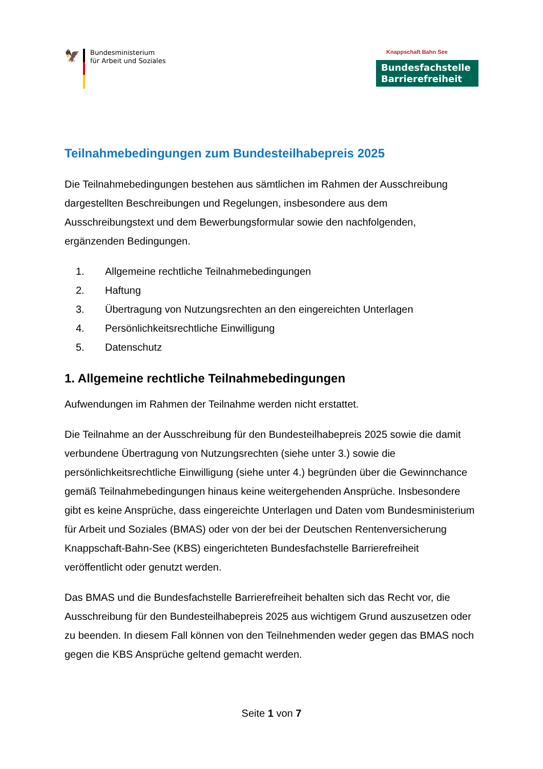🦅
Bundesministerium
für Arbeit und Soziales
Knappschaft Bahn See
Bundesfachstelle
Barrierefreiheit
Teilnahmebedingungen zum Bundesteilhabepreis 2025
Die Teilnahmebedingungen bestehen aus sämtlichen im Rahmen der Ausschreibung dargestellten Beschreibungen und Regelungen, insbesondere aus dem Ausschreibungstext und dem Bewerbungsformular sowie den nachfolgenden, ergänzenden Bedingungen.
1. Allgemeine rechtliche Teilnahmebedingungen
2. Haftung
3. Übertragung von Nutzungsrechten an den eingereichten Unterlagen
4. Persönlichkeitsrechtliche Einwilligung
5. Datenschutz
1. Allgemeine rechtliche Teilnahmebedingungen
Aufwendungen im Rahmen der Teilnahme werden nicht erstattet.
Die Teilnahme an der Ausschreibung für den Bundesteilhabepreis 2025 sowie die damit verbundene Übertragung von Nutzungsrechten (siehe unter 3.) sowie die persönlichkeitsrechtliche Einwilligung (siehe unter 4.) begründen über die Gewinnchance gemäß Teilnahmebedingungen hinaus keine weitergehenden Ansprüche. Insbesondere gibt es keine Ansprüche, dass eingereichte Unterlagen und Daten vom Bundesministerium für Arbeit und Soziales (BMAS) oder von der bei der Deutschen Rentenversicherung Knappschaft-Bahn-See (KBS) eingerichteten Bundesfachstelle Barrierefreiheit veröffentlicht oder genutzt werden.
Das BMAS und die Bundesfachstelle Barrierefreiheit behalten sich das Recht vor, die Ausschreibung für den Bundesteilhabepreis 2025 aus wichtigem Grund auszusetzen oder zu beenden. In diesem Fall können von den Teilnehmenden weder gegen das BMAS noch gegen die KBS Ansprüche geltend gemacht werden.
Seite 1 von 7